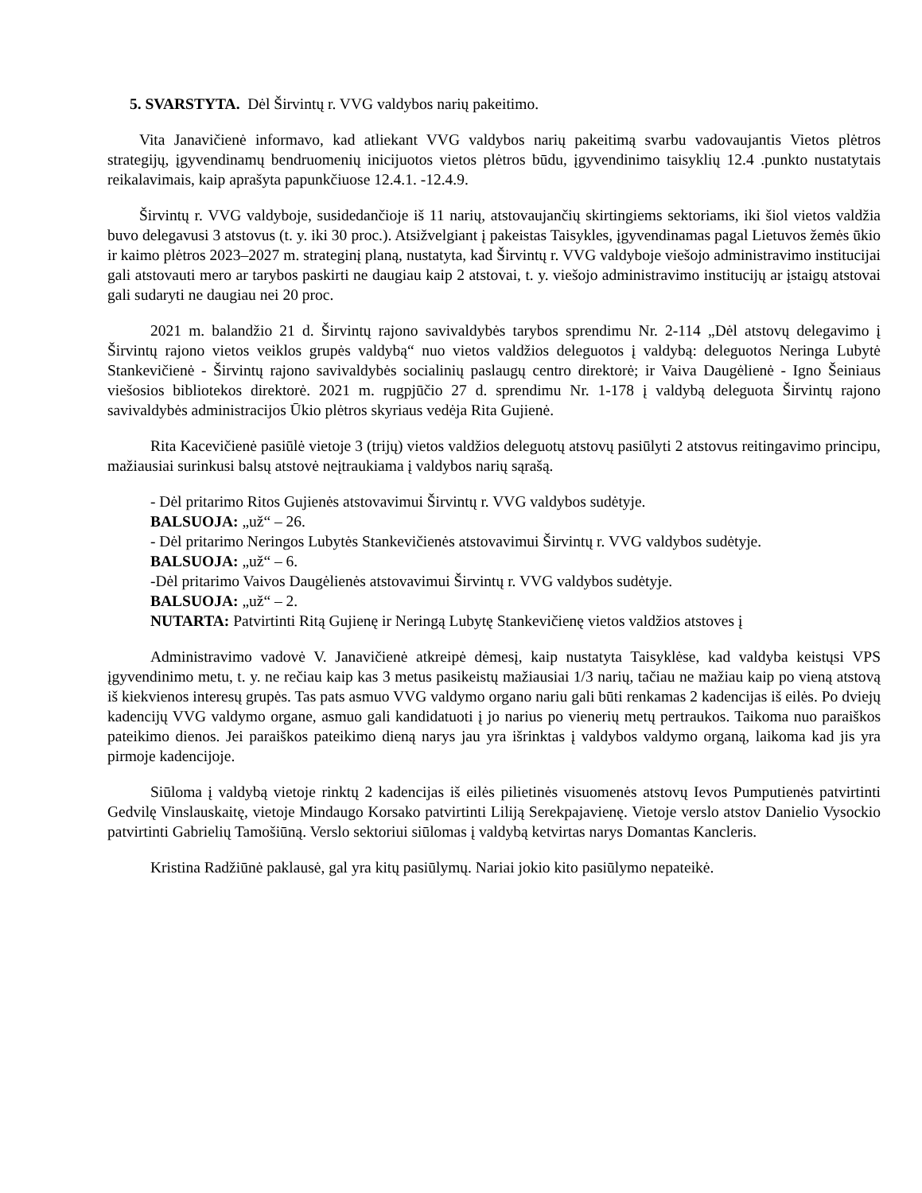5. SVARSTYTA. Dėl Širvintų r. VVG valdybos narių pakeitimo.
Vita Janavičienė informavo, kad atliekant VVG valdybos narių pakeitimą svarbu vadovaujantis Vietos plėtros strategijų, įgyvendinamų bendruomenių inicijuotos vietos plėtros būdu, įgyvendinimo taisyklių 12.4 .punkto nustatytais reikalavimais, kaip aprašyta papunkčiuose 12.4.1. -12.4.9.
Širvintų r. VVG valdyboje, susidedančioje iš 11 narių, atstovaujančių skirtingiems sektoriams, iki šiol vietos valdžia buvo delegavusi 3 atstovus (t. y. iki 30 proc.). Atsižvelgiant į pakeistas Taisykles, įgyvendinamas pagal Lietuvos žemės ūkio ir kaimo plėtros 2023–2027 m. strateginį planą, nustatyta, kad Širvintų r. VVG valdyboje viešojo administravimo institucijai gali atstovauti mero ar tarybos paskirti ne daugiau kaip 2 atstovai, t. y. viešojo administravimo institucijų ar įstaigų atstovai gali sudaryti ne daugiau nei 20 proc.
2021 m. balandžio 21 d. Širvintų rajono savivaldybės tarybos sprendimu Nr. 2-114 „Dėl atstovų delegavimo į Širvintų rajono vietos veiklos grupės valdybą“ nuo vietos valdžios deleguotos į valdybą: deleguotos Neringa Lubytė Stankevičienė - Širvintų rajono savivaldybės socialinių paslaugų centro direktorė; ir Vaiva Daugėlienė - Igno Šeiniaus viešosios bibliotekos direktorė. 2021 m. rugpjūčio 27 d. sprendimu Nr. 1-178 į valdybą deleguota Širvintų rajono savivaldybės administracijos Ūkio plėtros skyriaus vedėja Rita Gujienė.
Rita Kacevičienė pasiūlė vietoje 3 (trijų) vietos valdžios deleguotų atstovų pasiūlyti 2 atstovus reitingavimo principu, mažiausiai surinkusi balsų atstovė neįtraukiama į valdybos narių sąrašą.
- Dėl pritarimo Ritos Gujienės atstovavimui Širvintų r. VVG valdybos sudėtyje.
BALSUOJA: „už“ – 26.
- Dėl pritarimo Neringos Lubytės Stankevičienės atstovavimui Širvintų r. VVG valdybos sudėtyje.
BALSUOJA: „už“ – 6.
-Dėl pritarimo Vaivos Daugėlienės atstovavimui Širvintų r. VVG valdybos sudėtyje.
BALSUOJA: „už“ – 2.
NUTARTA: Patvirtinti Ritą Gujienę ir Neringą Lubytę Stankevičienę vietos valdžios atstoves į
Administravimo vadovė V. Janavičienė atkreipė dėmesį, kaip nustatyta Taisyklėse, kad valdyba keistųsi VPS įgyvendinimo metu, t. y. ne rečiau kaip kas 3 metus pasikeistų mažiausiai 1/3 narių, tačiau ne mažiau kaip po vieną atstovą iš kiekvienos interesų grupės. Tas pats asmuo VVG valdymo organo nariu gali būti renkamas 2 kadencijas iš eilės. Po dviejų kadencijų VVG valdymo organe, asmuo gali kandidatuoti į jo narius po vienerių metų pertraukos. Taikoma nuo paraiškos pateikimo dienos. Jei paraiškos pateikimo dieną narys jau yra išrinktas į valdybos valdymo organą, laikoma kad jis yra pirmoje kadencijoje.
Siūloma į valdybą vietoje rinktų 2 kadencijas iš eilės pilietinės visuomenės atstovų Ievos Pumputienės patvirtinti Gedvilę Vinslauskaitę, vietoje Mindaugo Korsako patvirtinti Liliją Serekpajavienę. Vietoje verslo atstov Danielio Vysockio patvirtinti Gabrielių Tamošiūną. Verslo sektoriui siūlomas į valdybą ketvirtas narys Domantas Kancleris.
Kristina Radžiūnė paklausė, gal yra kitų pasiūlymų. Nariai jokio kito pasiūlymo nepateikė.